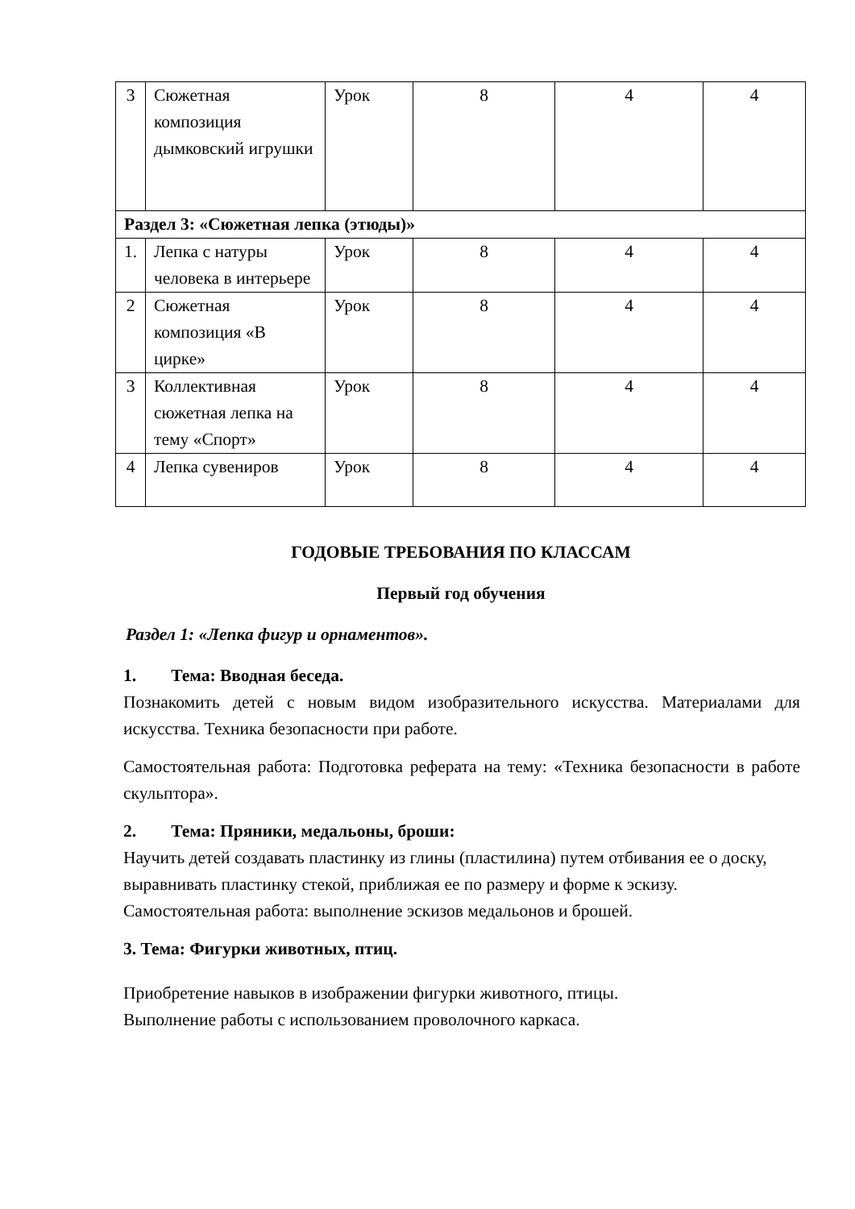| 3 | Сюжетная композиция дымковский игрушки | Урок | 8 | 4 | 4 |
| Раздел 3: «Сюжетная лепка (этюды)» | | | | | |
| 1. | Лепка с натуры человека в интерьере | Урок | 8 | 4 | 4 |
| 2 | Сюжетная композиция «В цирке» | Урок | 8 | 4 | 4 |
| 3 | Коллективная сюжетная лепка на тему «Спорт» | Урок | 8 | 4 | 4 |
| 4 | Лепка сувениров | Урок | 8 | 4 | 4 |
ГОДОВЫЕ ТРЕБОВАНИЯ ПО КЛАССАМ
Первый год обучения
Раздел 1: «Лепка фигур и орнаментов».
1. Тема: Вводная беседа.
Познакомить детей с новым видом изобразительного искусства. Материалами для искусства. Техника безопасности при работе.
Самостоятельная работа: Подготовка реферата на тему: «Техника безопасности в работе скульптора».
2. Тема: Пряники, медальоны, броши:
Научить детей создавать пластинку из глины (пластилина) путем отбивания ее о доску, выравнивать пластинку стекой, приближая ее по размеру и форме к эскизу. Самостоятельная работа: выполнение эскизов медальонов и брошей.
3. Тема: Фигурки животных, птиц.
Приобретение навыков в изображении фигурки животного, птицы.
Выполнение работы с использованием проволочного каркаса.